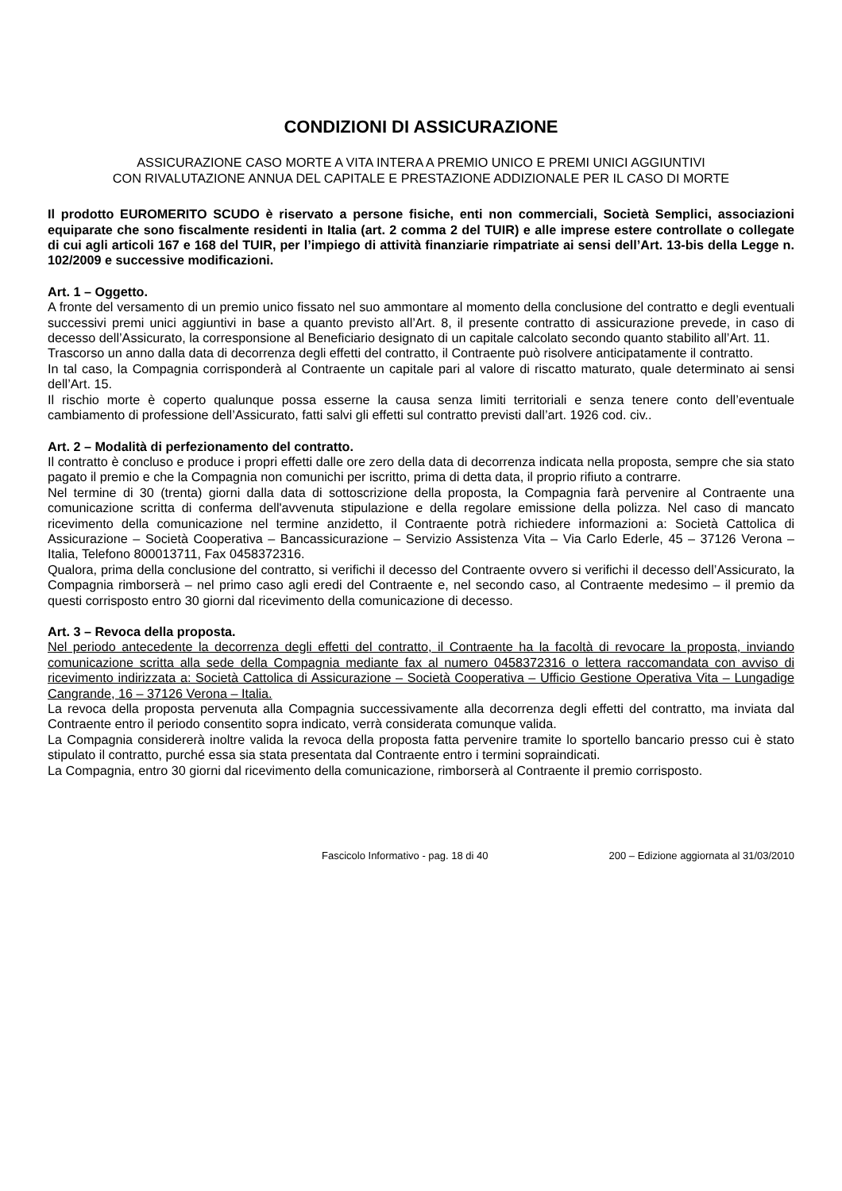CONDIZIONI DI ASSICURAZIONE
ASSICURAZIONE CASO MORTE A VITA INTERA A PREMIO UNICO E PREMI UNICI AGGIUNTIVI
CON RIVALUTAZIONE ANNUA DEL CAPITALE E PRESTAZIONE ADDIZIONALE PER IL CASO DI MORTE
Il prodotto EUROMERITO SCUDO è riservato a persone fisiche, enti non commerciali, Società Semplici, associazioni equiparate che sono fiscalmente residenti in Italia (art. 2 comma 2 del TUIR) e alle imprese estere controllate o collegate di cui agli articoli 167 e 168 del TUIR, per l’impiego di attività finanziarie rimpatriate ai sensi dell’Art. 13-bis della Legge n. 102/2009 e successive modificazioni.
Art. 1 – Oggetto.
A fronte del versamento di un premio unico fissato nel suo ammontare al momento della conclusione del contratto e degli eventuali successivi premi unici aggiuntivi in base a quanto previsto all’Art. 8, il presente contratto di assicurazione prevede, in caso di decesso dell’Assicurato, la corresponsione al Beneficiario designato di un capitale calcolato secondo quanto stabilito all’Art. 11.
Trascorso un anno dalla data di decorrenza degli effetti del contratto, il Contraente può risolvere anticipatamente il contratto.
In tal caso, la Compagnia corrisponderà al Contraente un capitale pari al valore di riscatto maturato, quale determinato ai sensi dell’Art. 15.
Il rischio morte è coperto qualunque possa esserne la causa senza limiti territoriali e senza tenere conto dell’eventuale cambiamento di professione dell’Assicurato, fatti salvi gli effetti sul contratto previsti dall’art. 1926 cod. civ..
Art. 2 – Modalità di perfezionamento del contratto.
Il contratto è concluso e produce i propri effetti dalle ore zero della data di decorrenza indicata nella proposta, sempre che sia stato pagato il premio e che la Compagnia non comunichi per iscritto, prima di detta data, il proprio rifiuto a contrarre.
Nel termine di 30 (trenta) giorni dalla data di sottoscrizione della proposta, la Compagnia farà pervenire al Contraente una comunicazione scritta di conferma dell'avvenuta stipulazione e della regolare emissione della polizza. Nel caso di mancato ricevimento della comunicazione nel termine anzidetto, il Contraente potrà richiedere informazioni a: Società Cattolica di Assicurazione – Società Cooperativa – Bancassicurazione – Servizio Assistenza Vita – Via Carlo Ederle, 45 – 37126 Verona – Italia, Telefono 800013711, Fax 0458372316.
Qualora, prima della conclusione del contratto, si verifichi il decesso del Contraente ovvero si verifichi il decesso dell’Assicurato, la Compagnia rimborserà – nel primo caso agli eredi del Contraente e, nel secondo caso, al Contraente medesimo – il premio da questi corrisposto entro 30 giorni dal ricevimento della comunicazione di decesso.
Art. 3 – Revoca della proposta.
Nel periodo antecedente la decorrenza degli effetti del contratto, il Contraente ha la facoltà di revocare la proposta, inviando comunicazione scritta alla sede della Compagnia mediante fax al numero 0458372316 o lettera raccomandata con avviso di ricevimento indirizzata a: Società Cattolica di Assicurazione – Società Cooperativa – Ufficio Gestione Operativa Vita – Lungadige Cangrande, 16 – 37126 Verona – Italia.
La revoca della proposta pervenuta alla Compagnia successivamente alla decorrenza degli effetti del contratto, ma inviata dal Contraente entro il periodo consentito sopra indicato, verrà considerata comunque valida.
La Compagnia considererà inoltre valida la revoca della proposta fatta pervenire tramite lo sportello bancario presso cui è stato stipulato il contratto, purché essa sia stata presentata dal Contraente entro i termini sopraindicati.
La Compagnia, entro 30 giorni dal ricevimento della comunicazione, rimborserà al Contraente il premio corrisposto.
Fascicolo Informativo - pag. 18 di 40 200 – Edizione aggiornata al 31/03/2010